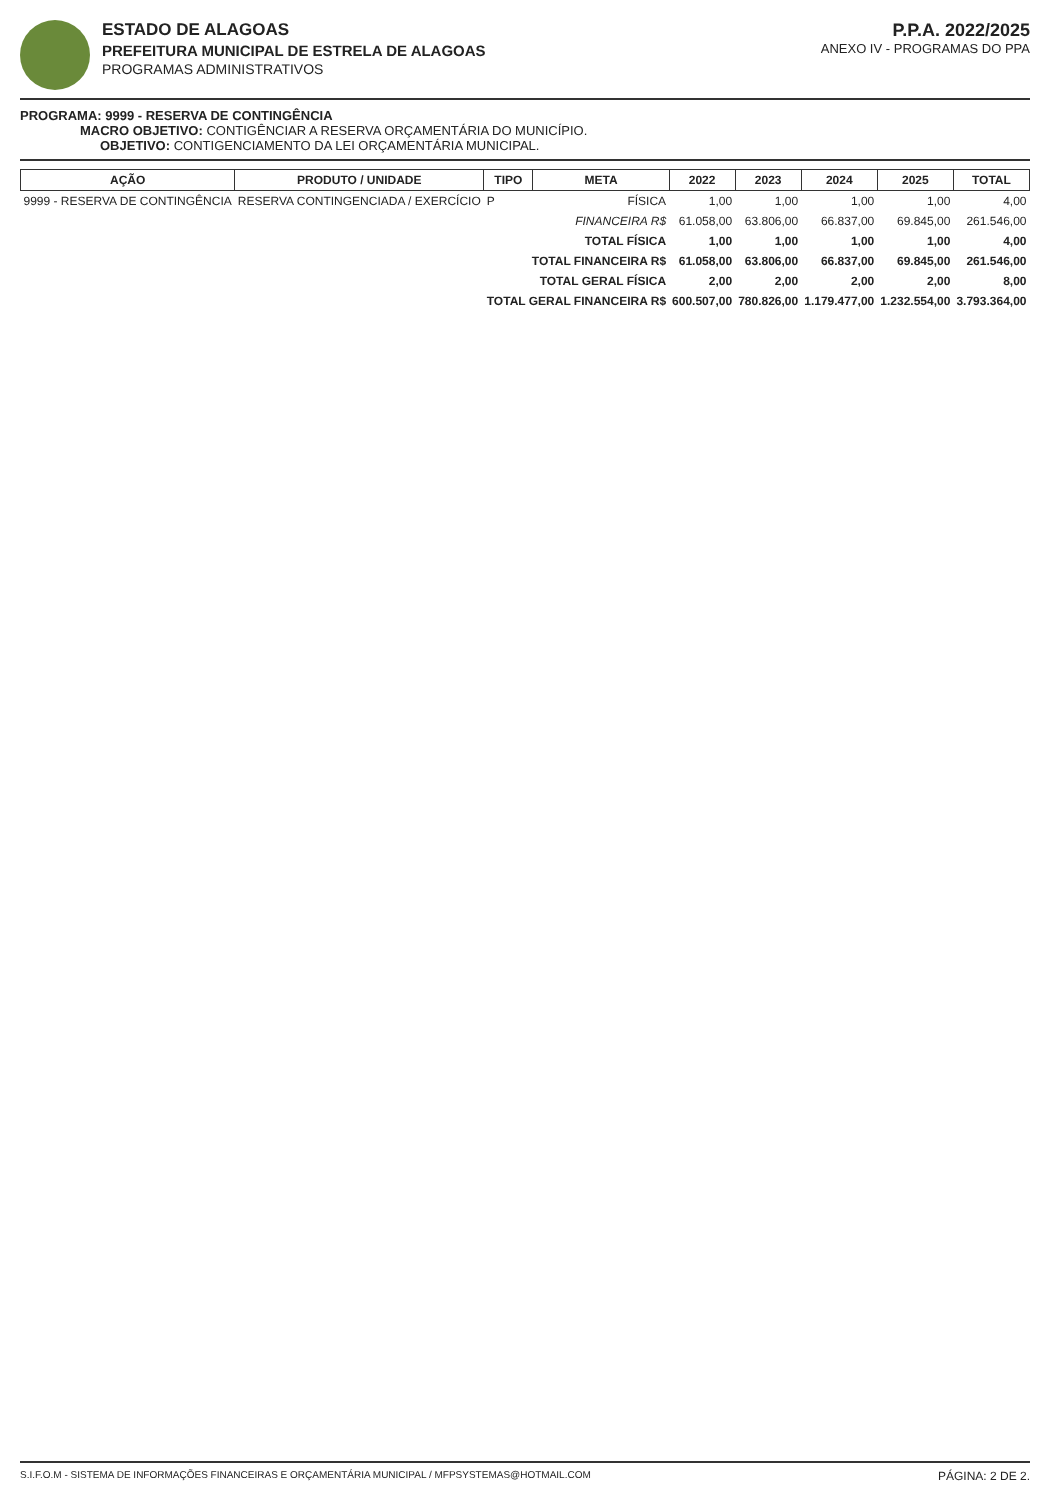ESTADO DE ALAGOAS
PREFEITURA MUNICIPAL DE ESTRELA DE ALAGOAS
PROGRAMAS ADMINISTRATIVOS
P.P.A. 2022/2025
ANEXO IV - PROGRAMAS DO PPA
PROGRAMA: 9999 - RESERVA DE CONTINGÊNCIA
MACRO OBJETIVO: CONTIGÊNCIAR A RESERVA ORÇAMENTÁRIA DO MUNICÍPIO.
OBJETIVO: CONTIGENCIAMENTO DA LEI ORÇAMENTÁRIA MUNICIPAL.
| AÇÃO | PRODUTO / UNIDADE | TIPO | META | 2022 | 2023 | 2024 | 2025 | TOTAL |
| --- | --- | --- | --- | --- | --- | --- | --- | --- |
| 9999 - RESERVA DE CONTINGÊNCIA | RESERVA CONTINGENCIADA / EXERCÍCIO | P | FÍSICA | 1,00 | 1,00 | 1,00 | 1,00 | 4,00 |
| | | | FINANCEIRA R$ | 61.058,00 | 63.806,00 | 66.837,00 | 69.845,00 | 261.546,00 |
| | | TOTAL FÍSICA | | 1,00 | 1,00 | 1,00 | 1,00 | 4,00 |
| | | TOTAL FINANCEIRA R$ | | 61.058,00 | 63.806,00 | 66.837,00 | 69.845,00 | 261.546,00 |
| | | TOTAL GERAL FÍSICA | | 2,00 | 2,00 | 2,00 | 2,00 | 8,00 |
| | | TOTAL GERAL FINANCEIRA R$ | | 600.507,00 | 780.826,00 | 1.179.477,00 | 1.232.554,00 | 3.793.364,00 |
S.I.F.O.M - SISTEMA DE INFORMAÇÕES FINANCEIRAS E ORÇAMENTÁRIA MUNICIPAL / MFPSYSTEMAS@HOTMAIL.COM PÁGINA: 2 DE 2.